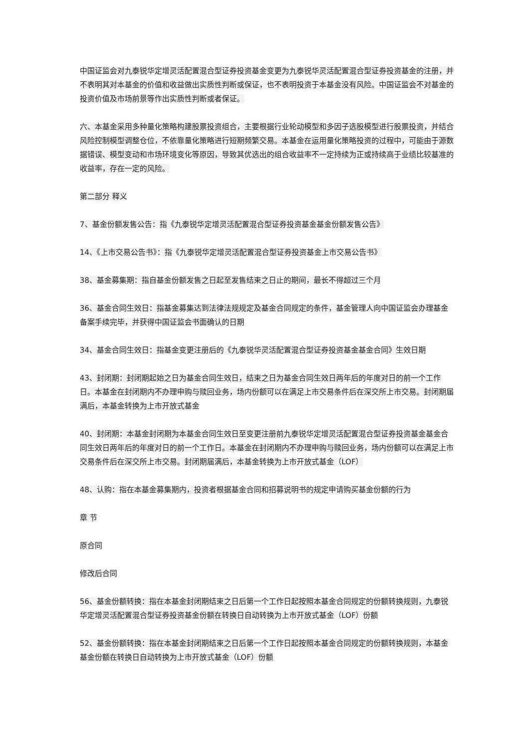中国证监会对九泰锐华定增灵活配置混合型证券投资基金变更为九泰锐华灵活配置混合型证券投资基金的注册，并不表明其对本基金的价值和收益做出实质性判断或保证，也不表明投资于本基金没有风险。中国证监会不对基金的投资价值及市场前景等作出实质性判断或者保证。
六、本基金采用多种量化策略构建股票投资组合，主要根据行业轮动模型和多因子选股模型进行股票投资，并结合风险控制模型调整仓位，不依靠量化策略进行短期频繁交易。本基金在运用量化策略投资的过程中，可能由于源数据错误、模型变动和市场环境变化等原因，导致其优选出的组合收益率不一定持续为正或持续高于业绩比较基准的收益率，存在一定的风险。
第二部分 释义
7、基金份额发售公告：指《九泰锐华定增灵活配置混合型证券投资基金基金份额发售公告》
14、《上市交易公告书》：指《九泰锐华定增灵活配置混合型证券投资基金上市交易公告书》
38、基金募集期：指自基金份额发售之日起至发售结束之日止的期间，最长不得超过三个月
36、基金合同生效日：指基金募集达到法律法规规定及基金合同规定的条件，基金管理人向中国证监会办理基金备案手续完毕，并获得中国证监会书面确认的日期
34、基金合同生效日：指基金变更注册后的《九泰锐华灵活配置混合型证券投资基金基金合同》生效日期
43、封闭期：封闭期起始之日为基金合同生效日，结束之日为基金合同生效日两年后的年度对日的前一个工作日。本基金在封闭期内不办理申购与赎回业务，场内份额可以在满足上市交易条件后在深交所上市交易。封闭期届满后，本基金转换为上市开放式基金
40、封闭期：本基金封闭期为本基金合同生效日至变更注册前九泰锐华定增灵活配置混合型证券投资基金基金合同生效日两年后的年度对日的前一个工作日。本基金在封闭期内不办理申购与赎回业务，场内份额可以在满足上市交易条件后在深交所上市交易。封闭期届满后，本基金转换为上市开放式基金（LOF）
48、认购：指在本基金募集期内，投资者根据基金合同和招募说明书的规定申请购买基金份额的行为
章 节
原合同
修改后合同
56、基金份额转换：指在本基金封闭期结束之日后第一个工作日起按照本基金合同规定的份额转换规则，九泰锐华定增灵活配置混合型证券投资基金份额在转换日自动转换为上市开放式基金（LOF）份额
52、基金份额转换：指在本基金封闭期结束之日后第一个工作日起按照本基金合同规定的份额转换规则，本基金基金份额在转换日自动转换为上市开放式基金（LOF）份额